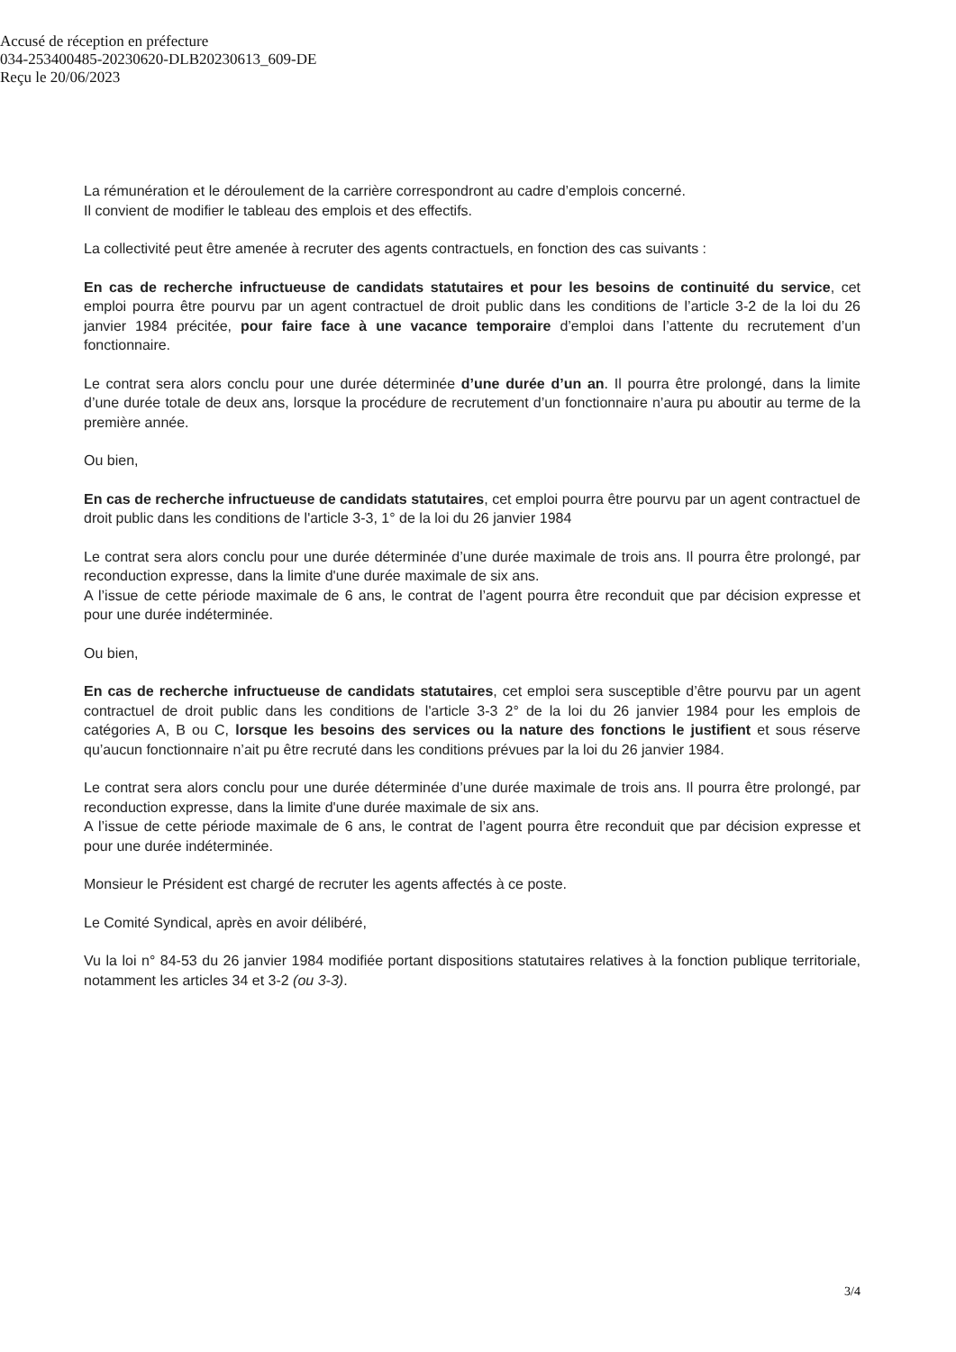Accusé de réception en préfecture
034-253400485-20230620-DLB20230613_609-DE
Reçu le 20/06/2023
La rémunération et le déroulement de la carrière correspondront au cadre d’emplois concerné.
Il convient de modifier le tableau des emplois et des effectifs.
La collectivité peut être amenée à recruter des agents contractuels, en fonction des cas suivants :
En cas de recherche infructueuse de candidats statutaires et pour les besoins de continuité du service, cet emploi pourra être pourvu par un agent contractuel de droit public dans les conditions de l’article 3-2 de la loi du 26 janvier 1984 précitée, pour faire face à une vacance temporaire d’emploi dans l’attente du recrutement d’un fonctionnaire.
Le contrat sera alors conclu pour une durée déterminée d’une durée d’un an. Il pourra être prolongé, dans la limite d’une durée totale de deux ans, lorsque la procédure de recrutement d’un fonctionnaire n’aura pu aboutir au terme de la première année.
Ou bien,
En cas de recherche infructueuse de candidats statutaires, cet emploi pourra être pourvu par un agent contractuel de droit public dans les conditions de l'article 3-3, 1° de la loi du 26 janvier 1984
Le contrat sera alors conclu pour une durée déterminée d’une durée maximale de trois ans. Il pourra être prolongé, par reconduction expresse, dans la limite d'une durée maximale de six ans.
A l’issue de cette période maximale de 6 ans, le contrat de l’agent pourra être reconduit que par décision expresse et pour une durée indéterminée.
Ou bien,
En cas de recherche infructueuse de candidats statutaires, cet emploi sera susceptible d’être pourvu par un agent contractuel de droit public dans les conditions de l'article 3-3 2° de la loi du 26 janvier 1984 pour les emplois de catégories A, B ou C, lorsque les besoins des services ou la nature des fonctions le justifient et sous réserve qu’aucun fonctionnaire n’ait pu être recruté dans les conditions prévues par la loi du 26 janvier 1984.
Le contrat sera alors conclu pour une durée déterminée d’une durée maximale de trois ans. Il pourra être prolongé, par reconduction expresse, dans la limite d'une durée maximale de six ans.
A l’issue de cette période maximale de 6 ans, le contrat de l’agent pourra être reconduit que par décision expresse et pour une durée indéterminée.
Monsieur le Président est chargé de recruter les agents affectés à ce poste.
Le Comité Syndical, après en avoir délibéré,
Vu la loi n° 84-53 du 26 janvier 1984 modifiée portant dispositions statutaires relatives à la fonction publique territoriale, notamment les articles 34 et 3-2 (ou 3-3).
3/4